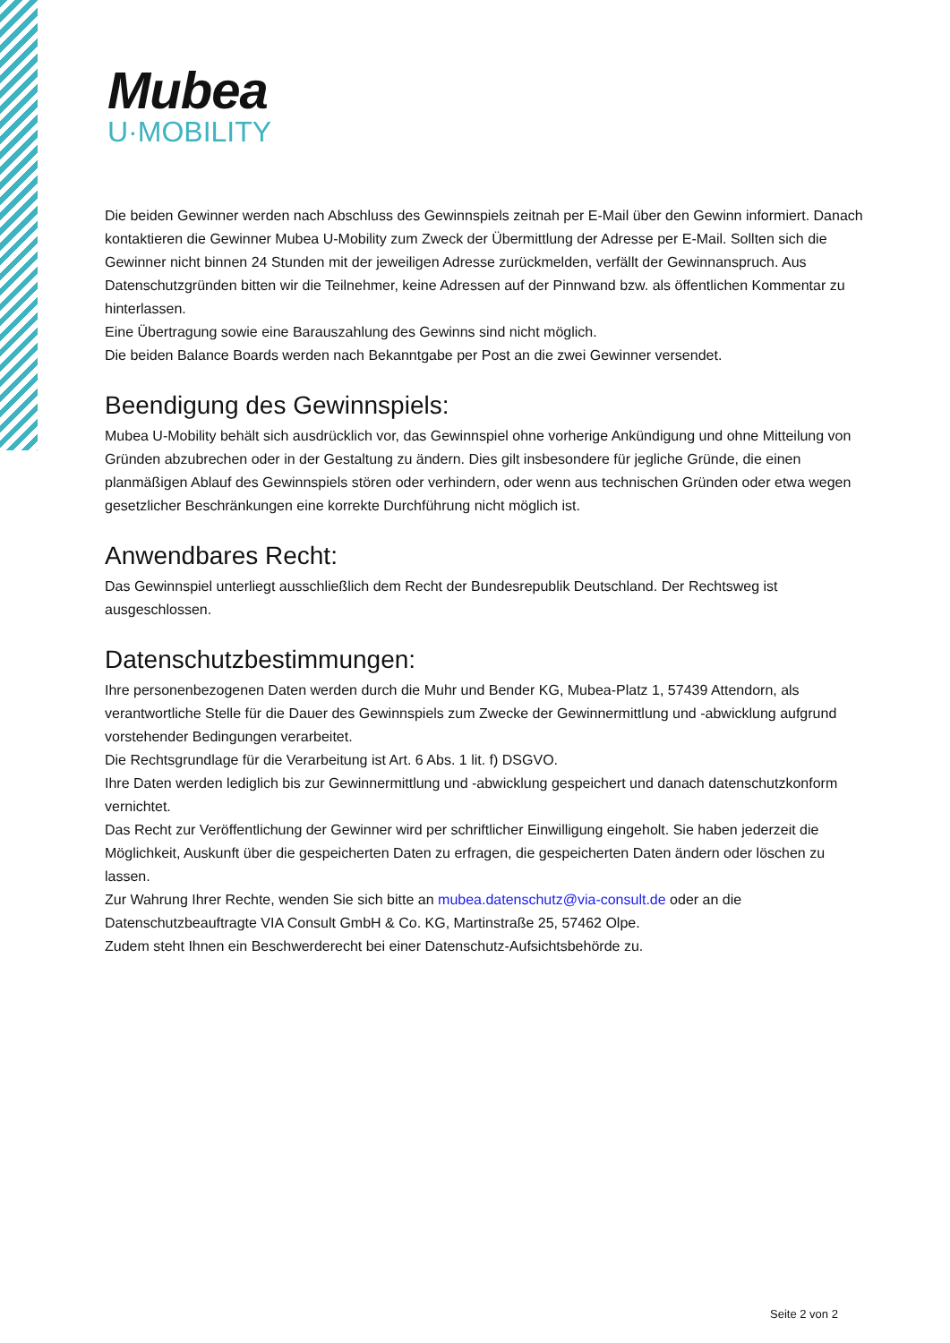Mubea
U·MOBILITY
Die beiden Gewinner werden nach Abschluss des Gewinnspiels zeitnah per E-Mail über den Gewinn informiert. Danach kontaktieren die Gewinner Mubea U-Mobility zum Zweck der Übermittlung der Adresse per E-Mail. Sollten sich die Gewinner nicht binnen 24 Stunden mit der jeweiligen Adresse zurückmelden, verfällt der Gewinnanspruch. Aus Datenschutzgründen bitten wir die Teilnehmer, keine Adressen auf der Pinnwand bzw. als öffentlichen Kommentar zu hinterlassen.
Eine Übertragung sowie eine Barauszahlung des Gewinns sind nicht möglich.
Die beiden Balance Boards werden nach Bekanntgabe per Post an die zwei Gewinner versendet.
Beendigung des Gewinnspiels:
Mubea U-Mobility behält sich ausdrücklich vor, das Gewinnspiel ohne vorherige Ankündigung und ohne Mitteilung von Gründen abzubrechen oder in der Gestaltung zu ändern. Dies gilt insbesondere für jegliche Gründe, die einen planmäßigen Ablauf des Gewinnspiels stören oder verhindern, oder wenn aus technischen Gründen oder etwa wegen gesetzlicher Beschränkungen eine korrekte Durchführung nicht möglich ist.
Anwendbares Recht:
Das Gewinnspiel unterliegt ausschließlich dem Recht der Bundesrepublik Deutschland. Der Rechtsweg ist ausgeschlossen.
Datenschutzbestimmungen:
Ihre personenbezogenen Daten werden durch die Muhr und Bender KG, Mubea-Platz 1, 57439 Attendorn, als verantwortliche Stelle für die Dauer des Gewinnspiels zum Zwecke der Gewinnermittlung und -abwicklung aufgrund vorstehender Bedingungen verarbeitet.
Die Rechtsgrundlage für die Verarbeitung ist Art. 6 Abs. 1 lit. f) DSGVO.
Ihre Daten werden lediglich bis zur Gewinnermittlung und -abwicklung gespeichert und danach datenschutzkonform vernichtet.
Das Recht zur Veröffentlichung der Gewinner wird per schriftlicher Einwilligung eingeholt. Sie haben jederzeit die Möglichkeit, Auskunft über die gespeicherten Daten zu erfragen, die gespeicherten Daten ändern oder löschen zu lassen.
Zur Wahrung Ihrer Rechte, wenden Sie sich bitte an mubea.datenschutz@via-consult.de oder an die Datenschutzbeauftragte VIA Consult GmbH & Co. KG, Martinstraße 25, 57462 Olpe.
Zudem steht Ihnen ein Beschwerderecht bei einer Datenschutz-Aufsichtsbehörde zu.
Seite 2 von 2